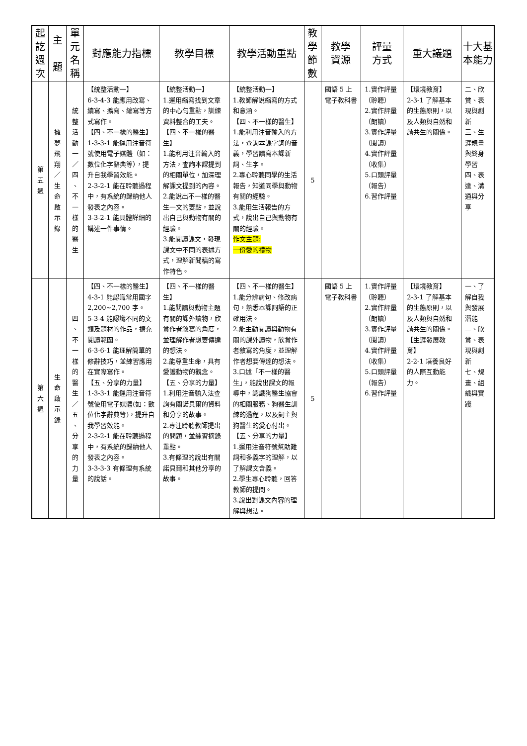| 起 訖 週 次 | 主 題 | 單 元 名 稱 | 對應能力指標 | 教學目標 | 教學活動重點 | 教 學 節 數 | 教學 資源 | 評量 方式 | 重大議題 | 十大基 本能力 |
| --- | --- | --- | --- | --- | --- | --- | --- | --- | --- | --- |
| 第 五 週 | 擁 夢 飛 翔 ／ 生 命 啟 示 錄 | 統 整 活 動 一 ／ 四 、 不 一 樣 的 醫 生 | 【統整活動一】 6-3-4-3 能應用改寫、續寫、擴寫、縮寫等方式寫作。 【四、不一樣的醫生】 1-3-3-1 能運用注音符號使用電子媒體（如：數位化字辭典等），提升自我學習效能。 2-3-2-1 能在聆聽過程中，有系統的歸納他人發表之內容。 3-3-2-1 能具體詳細的講述一件事情。 | 【統整活動一】 1.運用縮寫找到文章的中心句重點，訓練資料整合的工夫。 【四、不一樣的醫生】 1.能利用注音輸入的方法，查詢本課提到的相關單位，加深理解課文提到的內容。 2.能說出不一樣的醫生一文的要點，並說出自己與動物有關的經驗。 3.能閱讀課文，發現課文中不同的表述方式，理解新聞稿的寫作特色。 | 【統整活動一】 1.教師解說縮寫的方式和意涵。 【四、不一樣的醫生】 1.能利用注音輸入的方法，查詢本課字詞的音義，學習讀寫本課新詞、生字。 2.專心聆聽同學的生活報告，知道同學與動物有關的經驗。 3.能用生活報告的方式，說出自己與動物有關的經驗。 作文主題: 一份愛的禮物 | 5 | 國語 5 上電子教科書 | 1.實作評量（聆聽） 2.實作評量（朗讀） 3.實作評量（閱讀） 4.實作評量（收集） 5.口頭評量（報告） 6.習作評量 | 【環境教育】 2-3-1 了解基本的生態原則，以及人類與自然和諧共生的關係。 | 二、欣賞、表現與創新 三、生涯規畫與終身學習 四、表達、溝通與分享 |
| 第 六 週 | 生 命 啟 示 錄 | 四 、 不 一 樣 的 醫 生 ／ 五 、 分 享 的 力 量 | 【四、不一樣的醫生】 4-3-1 能認識常用國字 2,200~2,700 字。 5-3-4 能認識不同的文類及題材的作品，擴充閱讀範圍。 6-3-6-1 能理解簡單的修辭技巧，並練習應用在實際寫作。 【五、分享的力量】 1-3-3-1 能運用注音符號使用電子媒體(如：數位化字辭典等)，提升自我學習效能。 2-3-2-1 能在聆聽過程中，有系統的歸納他人發表之內容。 3-3-3-3 有條理有系統的說話。 | 【四、不一樣的醫生】 1.能閱讀與動物主題有關的課外讀物，欣賞作者敘寫的角度，並理解作者想要傳達的想法。 2.能尊重生命，具有愛護動物的觀念。 【五、分享的力量】 1.利用注音輸入法查詢有關諾貝爾的資料和分享的故事。 2.專注聆聽教師提出的問題，並練習摘錄重點。 3.有條理的說出有關諾貝爾和其他分享的故事。 | 【四、不一樣的醫生】 1.能分辨病句、修改病句，熟悉本課詞語的正確用法。 2.能主動閱讀與動物有關的課外讀物，欣賞作者敘寫的角度，並理解作者想要傳達的想法。 3.口述「不一樣的醫生」，能說出課文的報導中，認識狗醫生協會的相關服務、狗醫生訓練的過程，以及飼主與狗醫生的愛心付出。 【五、分享的力量】 1.運用注音符號幫助難詞和多義字的理解，以了解課文含義。 2.學生專心聆聽，回答教師的提問。 3.說出對課文內容的理解與想法。 | 5 | 國語 5 上電子教科書 | 1.實作評量（聆聽） 2.實作評量（朗讀） 3.實作評量（閱讀） 4.實作評量（收集） 5.口頭評量（報告） 6.習作評量 | 【環境教育】 2-3-1 了解基本的生態原則，以及人類與自然和諧共生的關係。 【生涯發展教育】 2-2-1 培養良好的人際互動能力。 | 一、了解自我與發展潛能 二、欣賞、表現與創新 七、規畫、組織與實踐 |